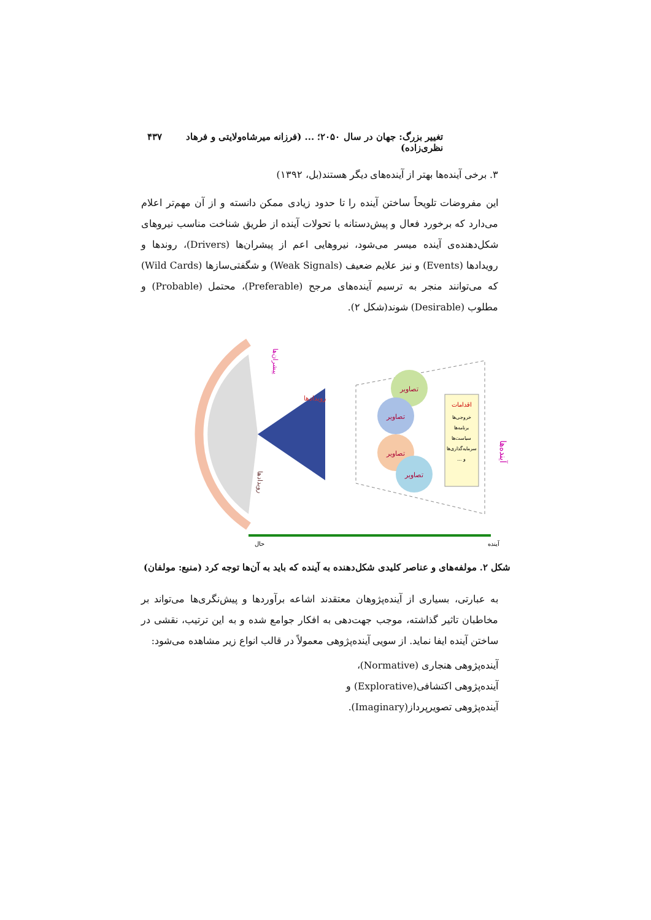تغییر بزرگ: جهان در سال ۲۰۵۰؛ ... (فرزانه میرشاه‌ولایتی و فرهاد نظری‌زاده) ۴۳۷
۳. برخی آینده‌ها بهتر از آینده‌های دیگر هستند(بل، ۱۳۹۲)
این مفروضات تلویحاً ساختن آینده را تا حدود زیادی ممکن دانسته و از آن مهم‌تر اعلام می‌دارد که برخورد فعال و پیش‌دستانه با تحولات آینده از طریق شناخت مناسب نیروهای شکل‌دهنده‌ی آینده میسر می‌شود، نیروهایی اعم از پیشران‌ها (Drivers)، روندها و رویدادها (Events) و نیز علایم ضعیف (Weak Signals) و شگفتی‌سازها (Wild Cards) که می‌توانند منجر به ترسیم آینده‌های مرجح (Preferable)، محتمل (Probable) و مطلوب (Desirable) شوند(شکل ۲).
تصاویر
تصاویر
تصاویر
تصاویر
اقدامات
خروجی‌ها
برنامه‌ها
سیاست‌ها
سرمایه‌گذاری‌ها
... و
آینده‌ها
پیشران‌ها
رویدادها
رویدادها
حال
آینده
شکل ۲. مولفه‌های و عناصر کلیدی شکل‌دهنده به آینده که باید به آن‌ها توجه کرد (منبع: مولفان)
به عبارتی، بسیاری از آینده‌پژوهان معتقدند اشاعه برآوردها و پیش‌نگری‌ها می‌تواند بر مخاطبان تاثیر گذاشته، موجب جهت‌دهی به افکار جوامع شده و به این ترتیب، نقشی در ساختن آینده ایفا نماید. از سویی آینده‌پژوهی معمولاً در قالب انواع زیر مشاهده می‌شود:
آینده‌پژوهی هنجاری (Normative)،
آینده‌پژوهی اکتشافی(Explorative) و
آینده‌پژوهی تصویرپرداز(Imaginary).